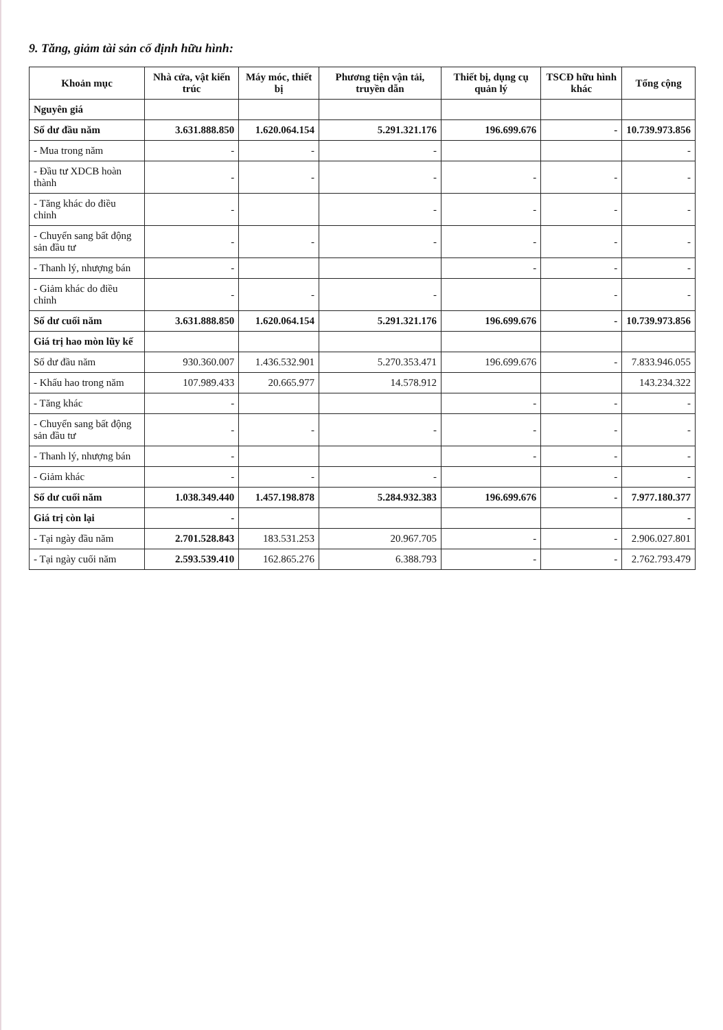9. Tăng, giảm tài sản cố định hữu hình:
| Khoản mục | Nhà cửa, vật kiến trúc | Máy móc, thiết bị | Phương tiện vận tải, truyền dẫn | Thiết bị, dụng cụ quản lý | TSCĐ hữu hình khác | Tổng cộng |
| --- | --- | --- | --- | --- | --- | --- |
| Nguyên giá | | | | | | |
| Số dư đầu năm | 3.631.888.850 | 1.620.064.154 | 5.291.321.176 | 196.699.676 | - | 10.739.973.856 |
| - Mua trong năm | - | - | - | | | - |
| - Đầu tư XDCB hoàn thành | - | - | - | - | - | - |
| - Tăng khác do điều chỉnh | - | | - | - | - | - |
| - Chuyển sang bất động sản đầu tư | - | - | - | - | - | - |
| - Thanh lý, nhượng bán | - | | | - | - | - |
| - Giảm khác do điều chỉnh | - | - | - | | - | - |
| Số dư cuối năm | 3.631.888.850 | 1.620.064.154 | 5.291.321.176 | 196.699.676 | - | 10.739.973.856 |
| Giá trị hao mòn lũy kế | | | | | | |
| Số dư đầu năm | 930.360.007 | 1.436.532.901 | 5.270.353.471 | 196.699.676 | - | 7.833.946.055 |
| - Khấu hao trong năm | 107.989.433 | 20.665.977 | 14.578.912 | | | 143.234.322 |
| - Tăng khác | - | | | - | - | - |
| - Chuyển sang bất động sản đầu tư | - | - | - | - | - | - |
| - Thanh lý, nhượng bán | - | | | - | - | - |
| - Giảm khác | - | - | - | | - | - |
| Số dư cuối năm | 1.038.349.440 | 1.457.198.878 | 5.284.932.383 | 196.699.676 | - | 7.977.180.377 |
| Giá trị còn lại | - | | | | | - |
| - Tại ngày đầu năm | 2.701.528.843 | 183.531.253 | 20.967.705 | - | - | 2.906.027.801 |
| - Tại ngày cuối năm | 2.593.539.410 | 162.865.276 | 6.388.793 | - | - | 2.762.793.479 |